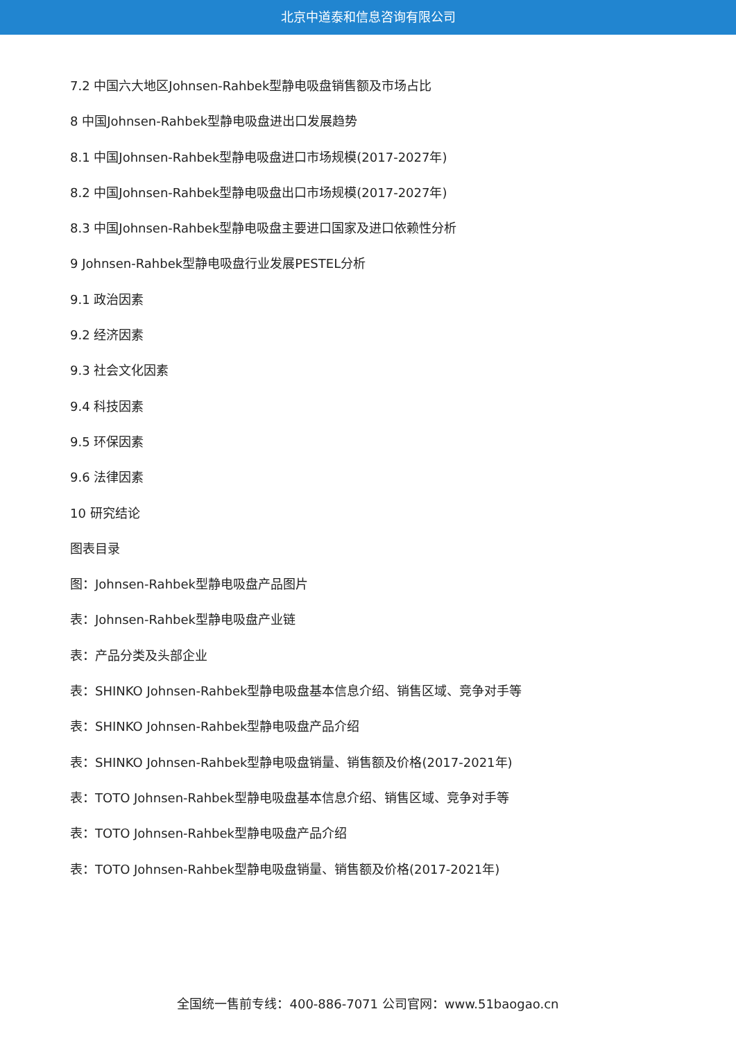北京中道泰和信息咨询有限公司
7.2 中国六大地区Johnsen-Rahbek型静电吸盘销售额及市场占比
8 中国Johnsen-Rahbek型静电吸盘进出口发展趋势
8.1 中国Johnsen-Rahbek型静电吸盘进口市场规模(2017-2027年)
8.2 中国Johnsen-Rahbek型静电吸盘出口市场规模(2017-2027年)
8.3 中国Johnsen-Rahbek型静电吸盘主要进口国家及进口依赖性分析
9 Johnsen-Rahbek型静电吸盘行业发展PESTEL分析
9.1 政治因素
9.2 经济因素
9.3 社会文化因素
9.4 科技因素
9.5 环保因素
9.6 法律因素
10 研究结论
图表目录
图：Johnsen-Rahbek型静电吸盘产品图片
表：Johnsen-Rahbek型静电吸盘产业链
表：产品分类及头部企业
表：SHINKO Johnsen-Rahbek型静电吸盘基本信息介绍、销售区域、竞争对手等
表：SHINKO Johnsen-Rahbek型静电吸盘产品介绍
表：SHINKO Johnsen-Rahbek型静电吸盘销量、销售额及价格(2017-2021年)
表：TOTO Johnsen-Rahbek型静电吸盘基本信息介绍、销售区域、竞争对手等
表：TOTO Johnsen-Rahbek型静电吸盘产品介绍
表：TOTO Johnsen-Rahbek型静电吸盘销量、销售额及价格(2017-2021年)
全国统一售前专线：400-886-7071 公司官网：www.51baogao.cn